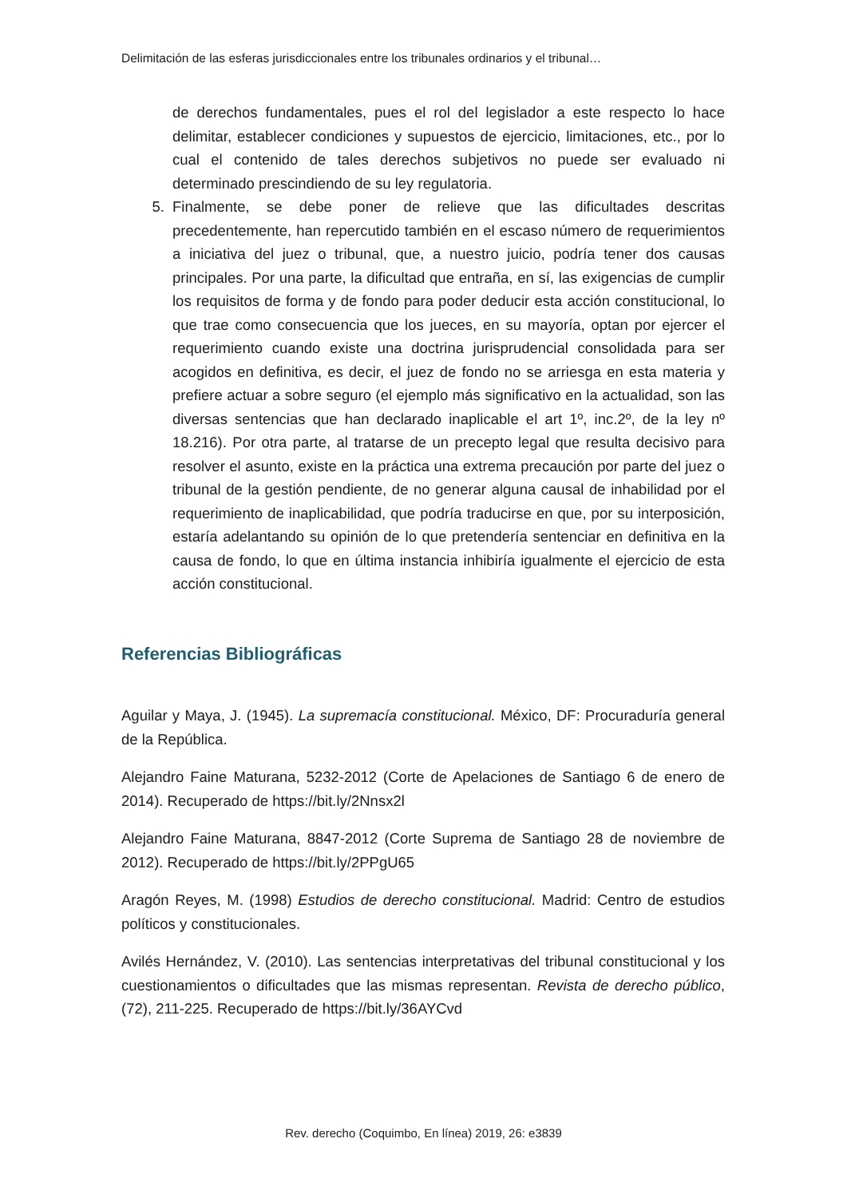Delimitación de las esferas jurisdiccionales entre los tribunales ordinarios y el tribunal…
de derechos fundamentales, pues el rol del legislador a este respecto lo hace delimitar, establecer condiciones y supuestos de ejercicio, limitaciones, etc., por lo cual el contenido de tales derechos subjetivos no puede ser evaluado ni determinado prescindiendo de su ley regulatoria.
5. Finalmente, se debe poner de relieve que las dificultades descritas precedentemente, han repercutido también en el escaso número de requerimientos a iniciativa del juez o tribunal, que, a nuestro juicio, podría tener dos causas principales. Por una parte, la dificultad que entraña, en sí, las exigencias de cumplir los requisitos de forma y de fondo para poder deducir esta acción constitucional, lo que trae como consecuencia que los jueces, en su mayoría, optan por ejercer el requerimiento cuando existe una doctrina jurisprudencial consolidada para ser acogidos en definitiva, es decir, el juez de fondo no se arriesga en esta materia y prefiere actuar a sobre seguro (el ejemplo más significativo en la actualidad, son las diversas sentencias que han declarado inaplicable el art 1º, inc.2º, de la ley nº 18.216). Por otra parte, al tratarse de un precepto legal que resulta decisivo para resolver el asunto, existe en la práctica una extrema precaución por parte del juez o tribunal de la gestión pendiente, de no generar alguna causal de inhabilidad por el requerimiento de inaplicabilidad, que podría traducirse en que, por su interposición, estaría adelantando su opinión de lo que pretendería sentenciar en definitiva en la causa de fondo, lo que en última instancia inhibiría igualmente el ejercicio de esta acción constitucional.
Referencias Bibliográficas
Aguilar y Maya, J. (1945). La supremacía constitucional. México, DF: Procuraduría general de la República.
Alejandro Faine Maturana, 5232-2012 (Corte de Apelaciones de Santiago 6 de enero de 2014). Recuperado de https://bit.ly/2Nnsx2l
Alejandro Faine Maturana, 8847-2012 (Corte Suprema de Santiago 28 de noviembre de 2012). Recuperado de https://bit.ly/2PPgU65
Aragón Reyes, M. (1998) Estudios de derecho constitucional. Madrid: Centro de estudios políticos y constitucionales.
Avilés Hernández, V. (2010). Las sentencias interpretativas del tribunal constitucional y los cuestionamientos o dificultades que las mismas representan. Revista de derecho público, (72), 211-225. Recuperado de https://bit.ly/36AYCvd
Rev. derecho (Coquimbo, En línea) 2019, 26: e3839